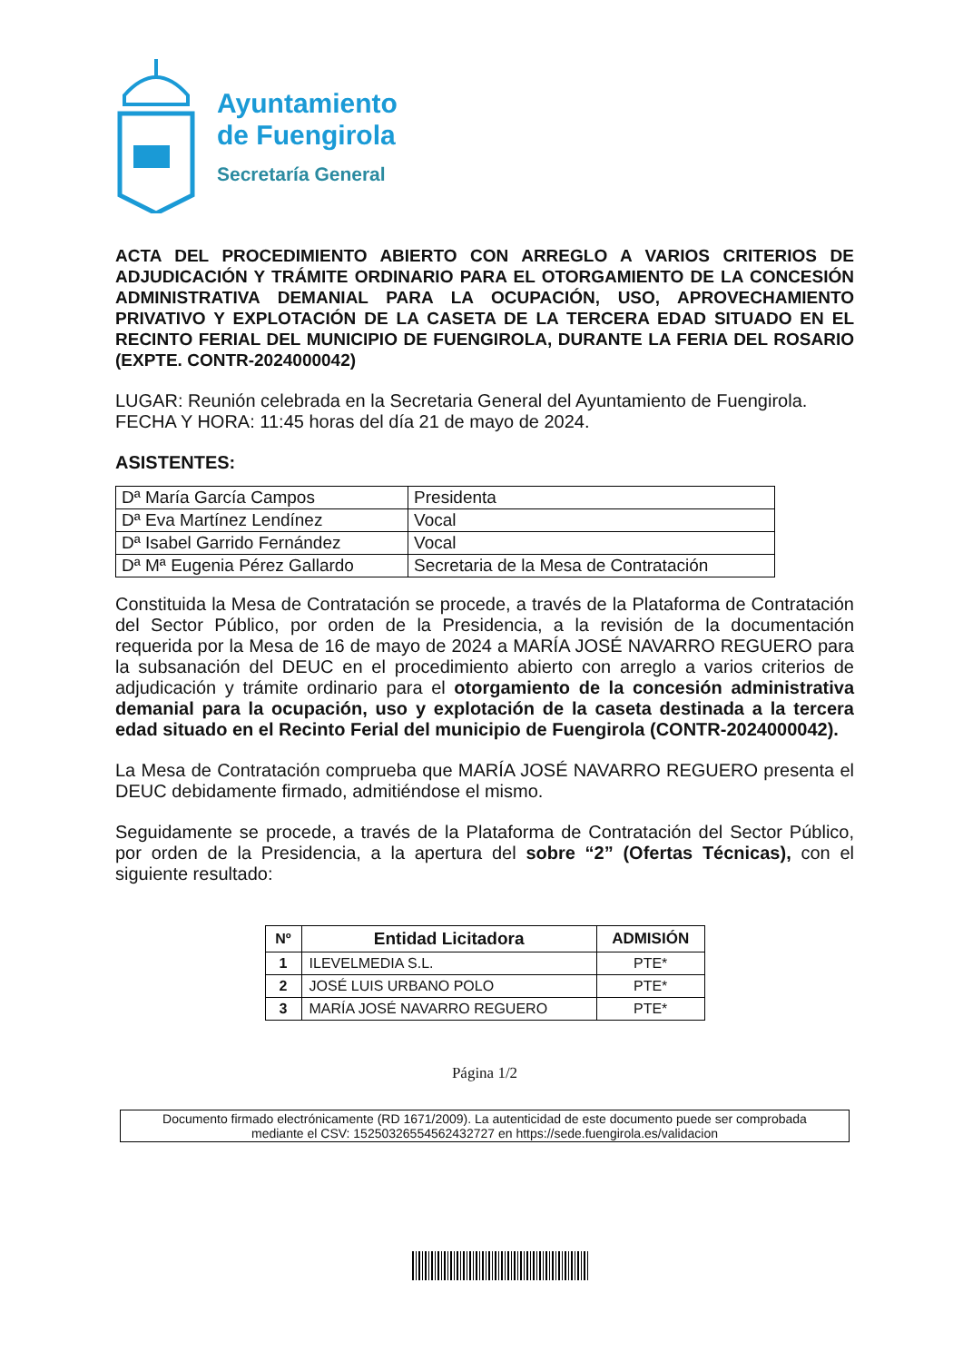Ayuntamiento
de Fuengirola
Secretaría General
ACTA DEL PROCEDIMIENTO ABIERTO CON ARREGLO A VARIOS CRITERIOS DE ADJUDICACIÓN Y TRÁMITE ORDINARIO PARA EL OTORGAMIENTO DE LA CONCESIÓN ADMINISTRATIVA DEMANIAL PARA LA OCUPACIÓN, USO, APROVECHAMIENTO PRIVATIVO Y EXPLOTACIÓN DE LA CASETA DE LA TERCERA EDAD SITUADO EN EL RECINTO FERIAL DEL MUNICIPIO DE FUENGIROLA, DURANTE LA FERIA DEL ROSARIO (EXPTE. CONTR-2024000042)
LUGAR: Reunión celebrada en la Secretaria General del Ayuntamiento de Fuengirola.
FECHA Y HORA: 11:45 horas del día 21 de mayo de 2024.
ASISTENTES:
| Dª María García Campos | Presidenta |
| Dª Eva Martínez Lendínez | Vocal |
| Dª Isabel Garrido Fernández | Vocal |
| Dª Mª Eugenia Pérez Gallardo | Secretaria de la Mesa de Contratación |
Constituida la Mesa de Contratación se procede, a través de la Plataforma de Contratación del Sector Público, por orden de la Presidencia, a la revisión de la documentación requerida por la Mesa de 16 de mayo de 2024 a MARÍA JOSÉ NAVARRO REGUERO para la subsanación del DEUC en el procedimiento abierto con arreglo a varios criterios de adjudicación y trámite ordinario para el otorgamiento de la concesión administrativa demanial para la ocupación, uso y explotación de la caseta destinada a la tercera edad situado en el Recinto Ferial del municipio de Fuengirola (CONTR-2024000042).
La Mesa de Contratación comprueba que MARÍA JOSÉ NAVARRO REGUERO presenta el DEUC debidamente firmado, admitiéndose el mismo.
Seguidamente se procede, a través de la Plataforma de Contratación del Sector Público, por orden de la Presidencia, a la apertura del sobre “2” (Ofertas Técnicas), con el siguiente resultado:
| Nº | Entidad Licitadora | ADMISIÓN |
| --- | --- | --- |
| 1 | ILEVELMEDIA S.L. | PTE* |
| 2 | JOSÉ LUIS URBANO POLO | PTE* |
| 3 | MARÍA JOSÉ NAVARRO REGUERO | PTE* |
Página 1/2
Documento firmado electrónicamente (RD 1671/2009). La autenticidad de este documento puede ser comprobada
mediante el CSV: 15250326554562432727 en https://sede.fuengirola.es/validacion